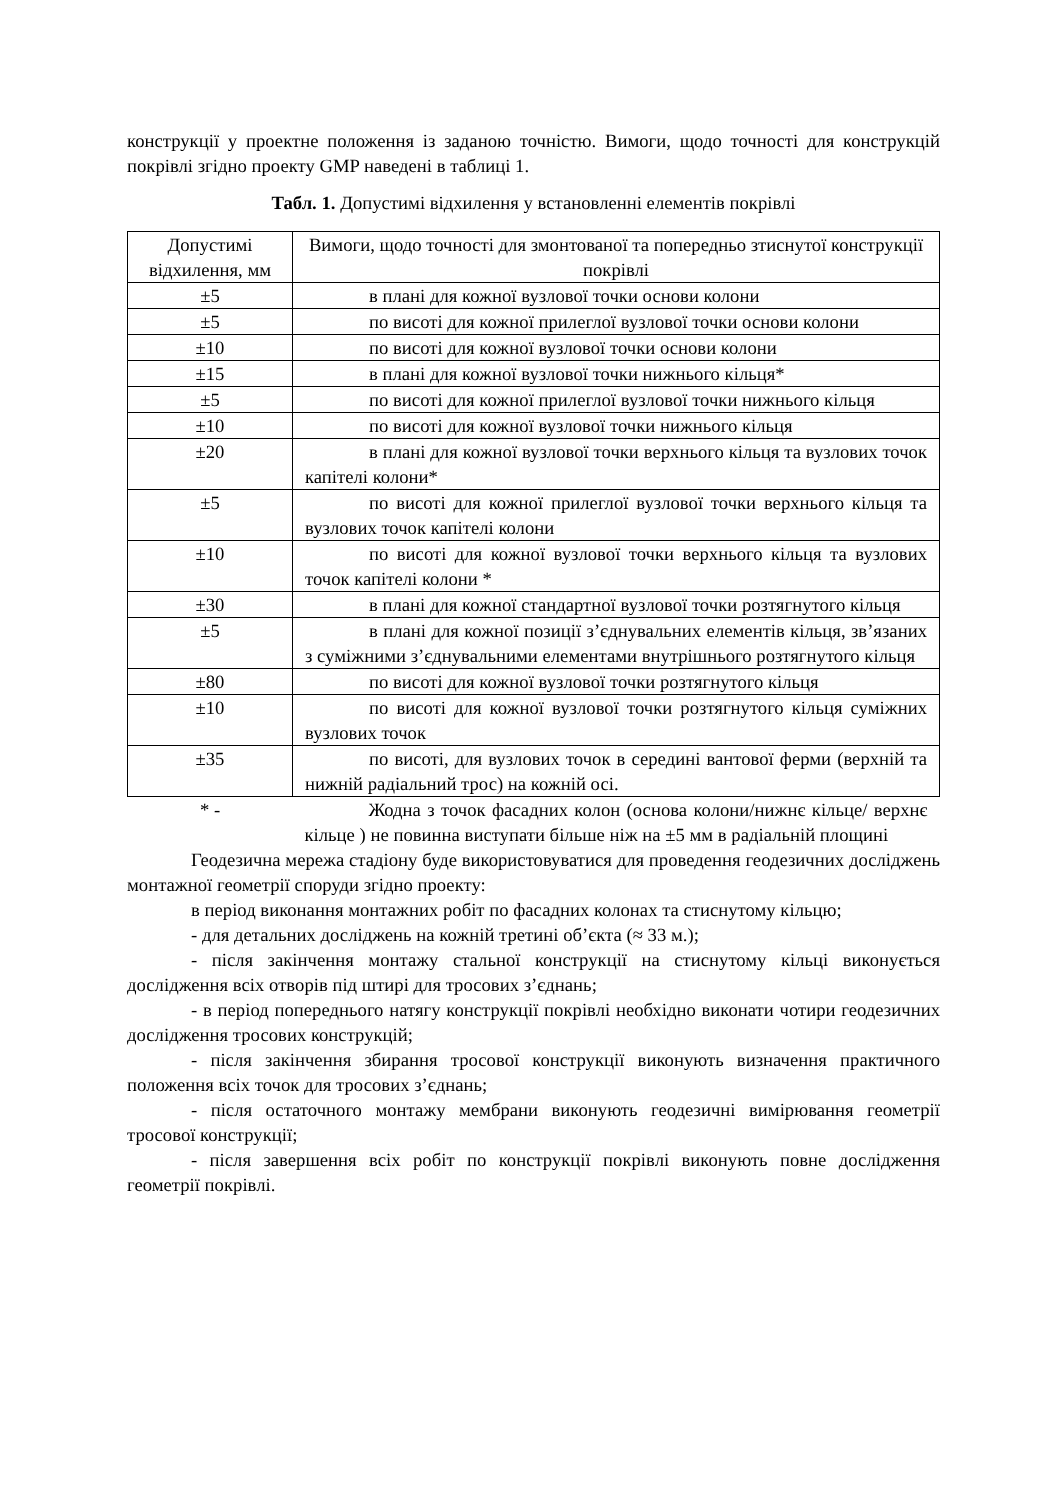конструкції у проектне положення із заданою точністю. Вимоги, щодо точності для конструкцій покрівлі згідно проекту GMP наведені в таблиці 1.
Табл. 1. Допустимі відхилення у встановленні елементів покрівлі
| Допустимі відхилення, мм | Вимоги, щодо точності для змонтованої та попередньо зтиснутої конструкції покрівлі |
| --- | --- |
| ±5 | в плані для кожної вузлової точки основи колони |
| ±5 | по висоті для кожної прилеглої вузлової точки основи колони |
| ±10 | по висоті для кожної вузлової точки основи колони |
| ±15 | в плані для кожної вузлової точки нижнього кільця* |
| ±5 | по висоті для кожної прилеглої вузлової точки нижнього кільця |
| ±10 | по висоті для кожної вузлової точки нижнього кільця |
| ±20 | в плані для кожної вузлової точки верхнього кільця та вузлових точок капітелі колони* |
| ±5 | по висоті для кожної прилеглої вузлової точки верхнього кільця та вузлових точок капітелі колони |
| ±10 | по висоті для кожної вузлової точки верхнього кільця та вузлових точок капітелі колони * |
| ±30 | в плані для кожної стандартної вузлової точки розтягнутого кільця |
| ±5 | в плані для кожної позиції з’єднувальних елементів кільця, зв’язаних з суміжними з’єднувальними елементами внутрішнього розтягнутого кільця |
| ±80 | по висоті для кожної вузлової точки розтягнутого кільця |
| ±10 | по висоті для кожної вузлової точки розтягнутого кільця суміжних вузлових точок |
| ±35 | по висоті, для вузлових точок в середині вантової ферми (верхній та нижній радіальний трос) на кожній осі. |
| * - | Жодна з точок фасадних колон (основа колони/нижнє кільце/ верхнє кільце ) не повинна виступати більше ніж на ±5 мм в радіальній площині |
Геодезична мережа стадіону буде використовуватися для проведення геодезичних досліджень монтажної геометрії споруди згідно проекту:
в період виконання монтажних робіт по фасадних колонах та стиснутому кільцю;
- для детальних досліджень на кожній третині об’єкта (≈ 33 м.);
- після закінчення монтажу стальної конструкції на стиснутому кільці виконується дослідження всіх отворів під штирі для тросових з’єднань;
- в період попереднього натягу конструкції покрівлі необхідно виконати чотири геодезичних дослідження тросових конструкцій;
- після закінчення збирання тросової конструкції виконують визначення практичного положення всіх точок для тросових з’єднань;
- після остаточного монтажу мембрани виконують геодезичні вимірювання геометрії тросової конструкції;
- після завершення всіх робіт по конструкції покрівлі виконують повне дослідження геометрії покрівлі.